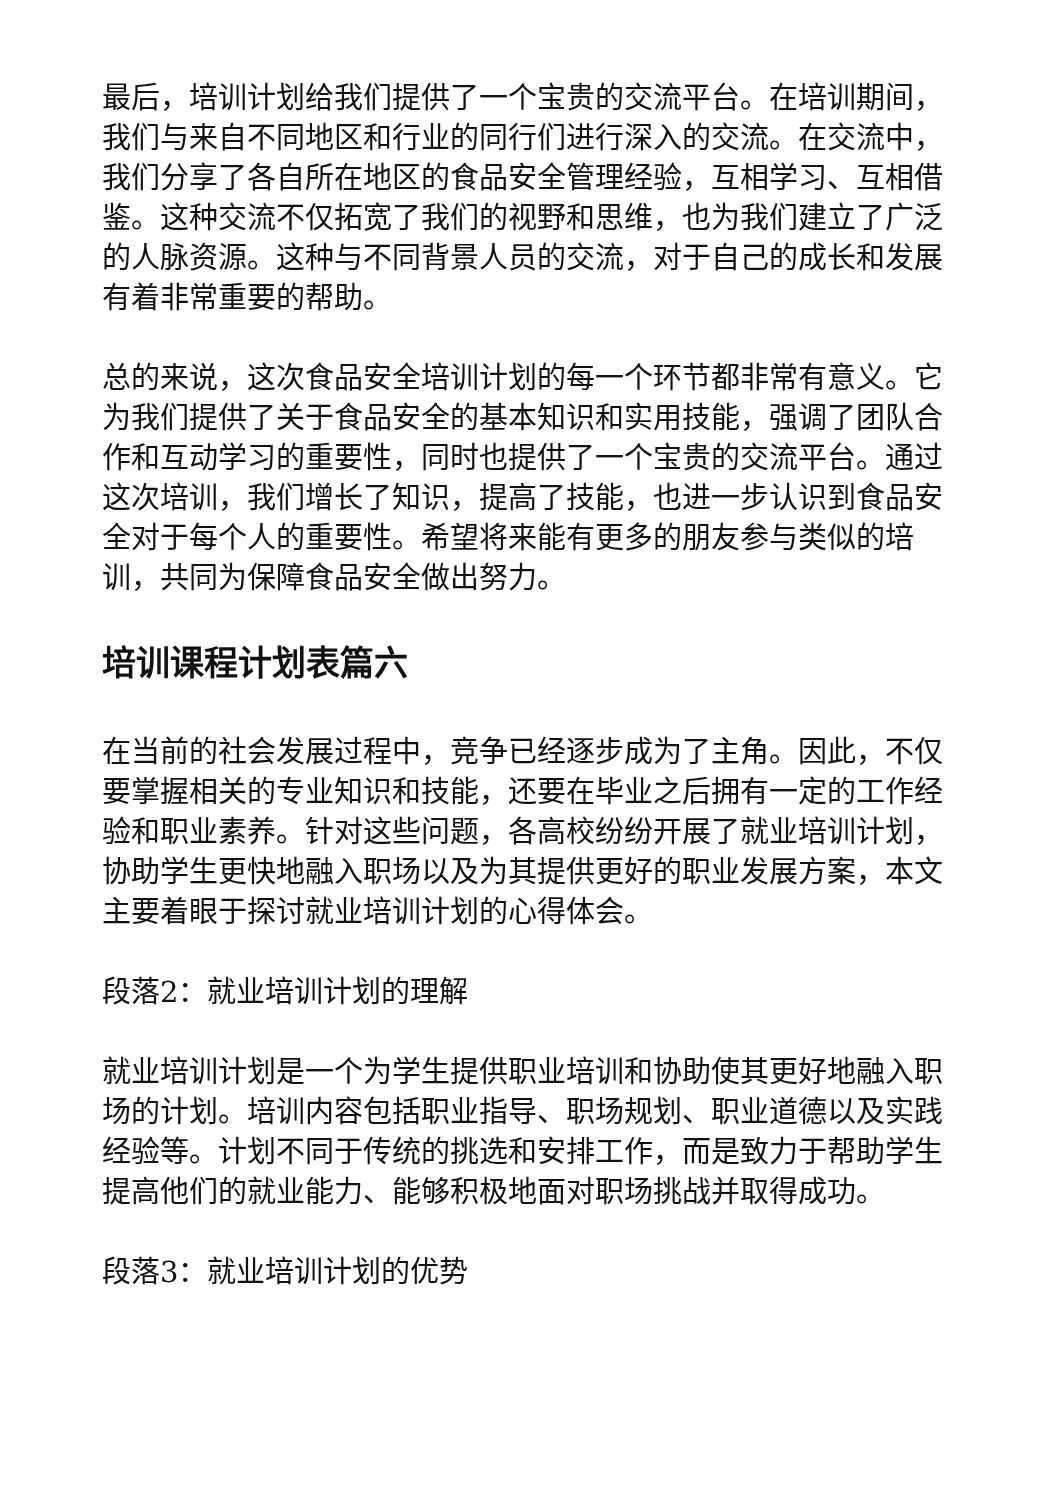最后，培训计划给我们提供了一个宝贵的交流平台。在培训期间，我们与来自不同地区和行业的同行们进行深入的交流。在交流中，我们分享了各自所在地区的食品安全管理经验，互相学习、互相借鉴。这种交流不仅拓宽了我们的视野和思维，也为我们建立了广泛的人脉资源。这种与不同背景人员的交流，对于自己的成长和发展有着非常重要的帮助。
总的来说，这次食品安全培训计划的每一个环节都非常有意义。它为我们提供了关于食品安全的基本知识和实用技能，强调了团队合作和互动学习的重要性，同时也提供了一个宝贵的交流平台。通过这次培训，我们增长了知识，提高了技能，也进一步认识到食品安全对于每个人的重要性。希望将来能有更多的朋友参与类似的培训，共同为保障食品安全做出努力。
培训课程计划表篇六
在当前的社会发展过程中，竞争已经逐步成为了主角。因此，不仅要掌握相关的专业知识和技能，还要在毕业之后拥有一定的工作经验和职业素养。针对这些问题，各高校纷纷开展了就业培训计划，协助学生更快地融入职场以及为其提供更好的职业发展方案，本文主要着眼于探讨就业培训计划的心得体会。
段落2：就业培训计划的理解
就业培训计划是一个为学生提供职业培训和协助使其更好地融入职场的计划。培训内容包括职业指导、职场规划、职业道德以及实践经验等。计划不同于传统的挑选和安排工作，而是致力于帮助学生提高他们的就业能力、能够积极地面对职场挑战并取得成功。
段落3：就业培训计划的优势